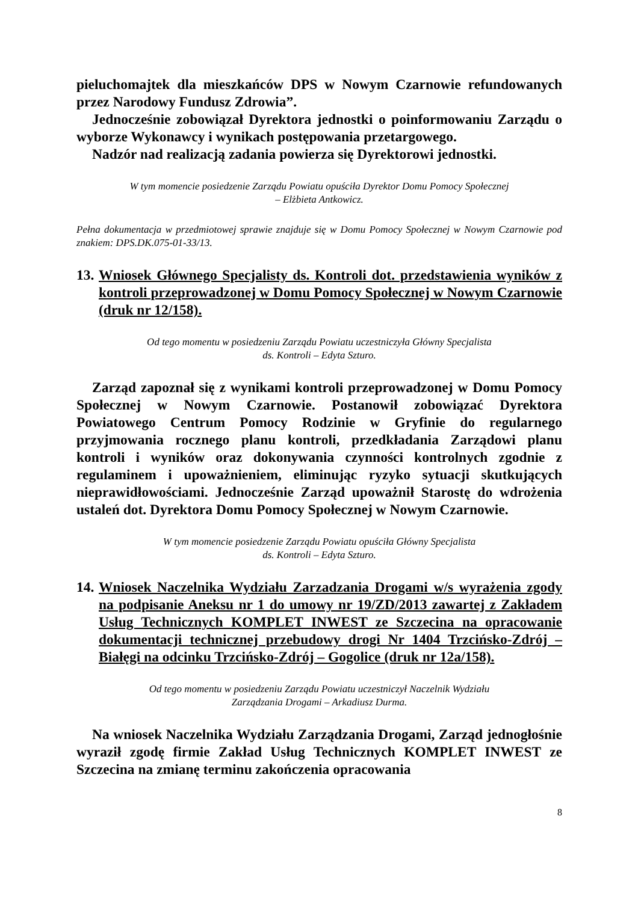pieluchomajtek dla mieszkańców DPS w Nowym Czarnowie refundowanych przez Narodowy Fundusz Zdrowia”.
Jednocześnie zobowiązał Dyrektora jednostki o poinformowaniu Zarządu o wyborze Wykonawcy i wynikach postępowania przetargowego.
Nadzór nad realizacją zadania powierza się Dyrektorowi jednostki.
W tym momencie posiedzenie Zarządu Powiatu opuściła Dyrektor Domu Pomocy Społecznej
– Elżbieta Antkowicz.
Pełna dokumentacja w przedmiotowej sprawie znajduje się w Domu Pomocy Społecznej w Nowym Czarnowie pod znakiem: DPS.DK.075-01-33/13.
13. Wniosek Głównego Specjalisty ds. Kontroli dot. przedstawienia wyników z kontroli przeprowadzonej w Domu Pomocy Społecznej w Nowym Czarnowie (druk nr 12/158).
Od tego momentu w posiedzeniu Zarządu Powiatu uczestniczyła Główny Specjalista
ds. Kontroli – Edyta Szturo.
Zarząd zapoznał się z wynikami kontroli przeprowadzonej w Domu Pomocy Społecznej w Nowym Czarnowie. Postanowił zobowiązać Dyrektora Powiatowego Centrum Pomocy Rodzinie w Gryfinie do regularnego przyjmowania rocznego planu kontroli, przedkładania Zarządowi planu kontroli i wyników oraz dokonywania czynności kontrolnych zgodnie z regulaminem i upoważnieniem, eliminując ryzyko sytuacji skutkujących nieprawidłowościami. Jednocześnie Zarząd upoważnił Starostę do wdrożenia ustaleń dot. Dyrektora Domu Pomocy Społecznej w Nowym Czarnowie.
W tym momencie posiedzenie Zarządu Powiatu opuściła Główny Specjalista
ds. Kontroli – Edyta Szturo.
14. Wniosek Naczelnika Wydziału Zarzadzania Drogami w/s wyrażenia zgody na podpisanie Aneksu nr 1 do umowy nr 19/ZD/2013 zawartej z Zakładem Usług Technicznych KOMPLET INWEST ze Szczecina na opracowanie dokumentacji technicznej przebudowy drogi Nr 1404 Trzcińsko-Zdrój – Białęgi na odcinku Trzcińsko-Zdrój – Gogolice (druk nr 12a/158).
Od tego momentu w posiedzeniu Zarządu Powiatu uczestniczył Naczelnik Wydziału
Zarządzania Drogami – Arkadiusz Durma.
Na wniosek Naczelnika Wydziału Zarządzania Drogami, Zarząd jednogłośnie wyraził zgodę firmie Zakład Usług Technicznych KOMPLET INWEST ze Szczecina na zmianę terminu zakończenia opracowania
8